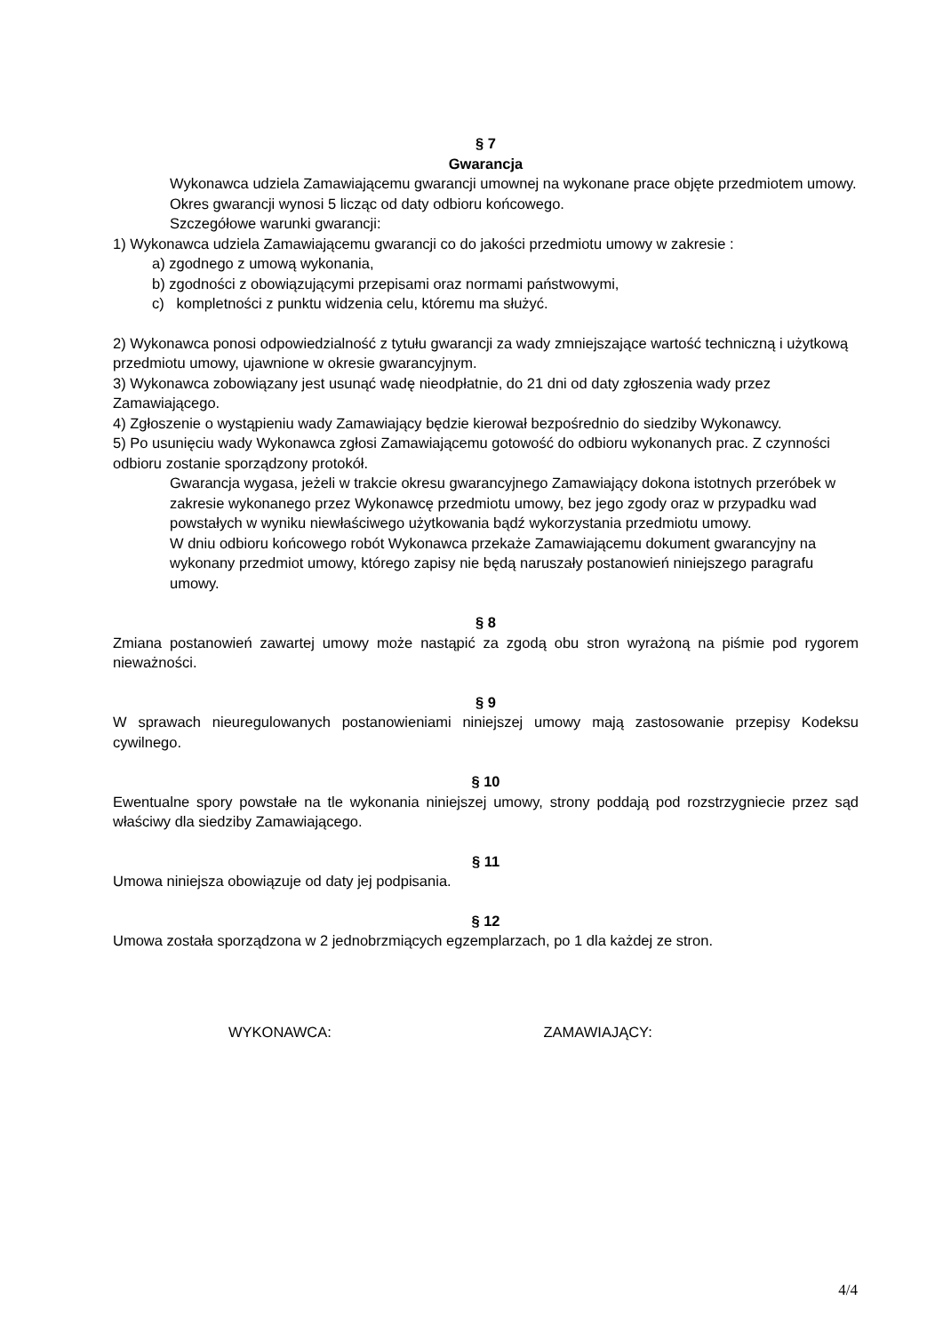§ 7
Gwarancja
Wykonawca udziela Zamawiającemu gwarancji umownej na wykonane prace objęte przedmiotem umowy. Okres gwarancji wynosi 5 licząc od daty odbioru końcowego.
Szczegółowe warunki gwarancji:
1) Wykonawca udziela Zamawiającemu gwarancji co do jakości przedmiotu umowy w zakresie :
a) zgodnego z umową wykonania,
b) zgodności z obowiązującymi przepisami oraz normami państwowymi,
c) kompletności z punktu widzenia celu, któremu ma służyć.
2) Wykonawca ponosi odpowiedzialność z tytułu gwarancji za wady zmniejszające wartość techniczną i użytkową przedmiotu umowy, ujawnione w okresie gwarancyjnym.
3) Wykonawca zobowiązany jest usunąć wadę nieodpłatnie, do 21 dni od daty zgłoszenia wady przez Zamawiającego.
4) Zgłoszenie o wystąpieniu wady Zamawiający będzie kierował bezpośrednio do siedziby Wykonawcy.
5) Po usunięciu wady Wykonawca zgłosi Zamawiającemu gotowość do odbioru wykonanych prac. Z czynności odbioru zostanie sporządzony protokół.
Gwarancja wygasa, jeżeli w trakcie okresu gwarancyjnego Zamawiający dokona istotnych przeróbek w zakresie wykonanego przez Wykonawcę przedmiotu umowy, bez jego zgody oraz w przypadku wad powstałych w wyniku niewłaściwego użytkowania bądź wykorzystania przedmiotu umowy.
W dniu odbioru końcowego robót Wykonawca przekaże Zamawiającemu dokument gwarancyjny na wykonany przedmiot umowy, którego zapisy nie będą naruszały postanowień niniejszego paragrafu umowy.
§ 8
Zmiana postanowień zawartej umowy może nastąpić za zgodą obu stron wyrażoną na piśmie pod rygorem nieważności.
§ 9
W sprawach nieuregulowanych postanowieniami niniejszej umowy mają zastosowanie przepisy Kodeksu cywilnego.
§ 10
Ewentualne spory powstałe na tle wykonania niniejszej umowy, strony poddają pod rozstrzygniecie przez sąd właściwy dla siedziby Zamawiającego.
§ 11
Umowa niniejsza obowiązuje od daty jej podpisania.
§ 12
Umowa została sporządzona w 2 jednobrzmiących egzemplarzach, po 1 dla każdej ze stron.
WYKONAWCA: ZAMAWIAJĄCY:
4/4